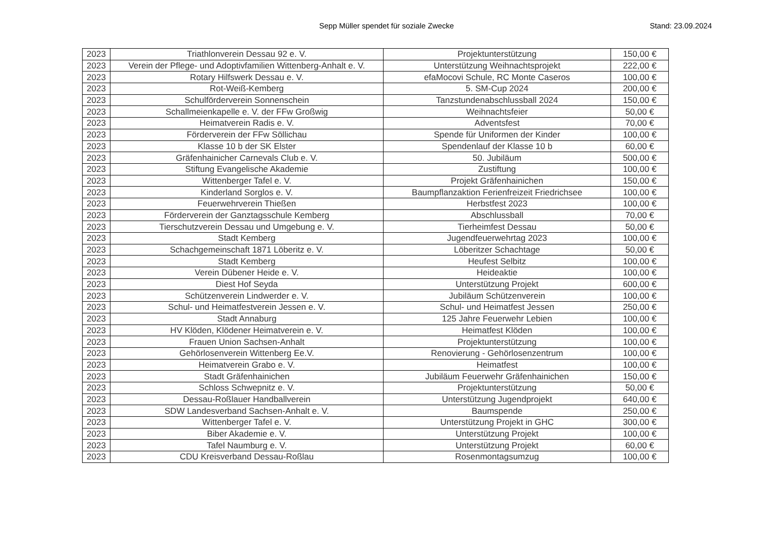Sepp Müller spendet für soziale Zwecke
Stand: 23.09.2024
| 2023 | Triathlonverein Dessau 92 e. V. | Projektunterstützung | 150,00 € |
| 2023 | Verein der Pflege- und Adoptivfamilien Wittenberg-Anhalt e. V. | Unterstützung Weihnachtsprojekt | 222,00 € |
| 2023 | Rotary Hilfswerk Dessau e. V. | efaMocovi Schule, RC Monte Caseros | 100,00 € |
| 2023 | Rot-Weiß-Kemberg | 5. SM-Cup 2024 | 200,00 € |
| 2023 | Schulförderverein Sonnenschein | Tanzstundenabschlussball 2024 | 150,00 € |
| 2023 | Schallmeienkapelle e. V. der FFw Großwig | Weihnachtsfeier | 50,00 € |
| 2023 | Heimatverein Radis e. V. | Adventsfest | 70,00 € |
| 2023 | Förderverein der FFw Söllichau | Spende für Uniformen der Kinder | 100,00 € |
| 2023 | Klasse 10 b der SK Elster | Spendenlauf der Klasse 10 b | 60,00 € |
| 2023 | Gräfenhainicher Carnevals Club e. V. | 50. Jubiläum | 500,00 € |
| 2023 | Stiftung Evangelische Akademie | Zustiftung | 100,00 € |
| 2023 | Wittenberger Tafel e. V. | Projekt Gräfenhainichen | 150,00 € |
| 2023 | Kinderland Sorglos e. V. | Baumpflanzaktion Ferienfreizeit Friedrichsee | 100,00 € |
| 2023 | Feuerwehrverein Thießen | Herbstfest 2023 | 100,00 € |
| 2023 | Förderverein der Ganztagsschule Kemberg | Abschlussball | 70,00 € |
| 2023 | Tierschutzverein Dessau und Umgebung e. V. | Tierheimfest Dessau | 50,00 € |
| 2023 | Stadt Kemberg | Jugendfeuerwehrtag 2023 | 100,00 € |
| 2023 | Schachgemeinschaft 1871 Löberitz e. V. | Löberitzer Schachtage | 50,00 € |
| 2023 | Stadt Kemberg | Heufest Selbitz | 100,00 € |
| 2023 | Verein Dübener Heide e. V. | Heideaktie | 100,00 € |
| 2023 | Diest Hof Seyda | Unterstützung Projekt | 600,00 € |
| 2023 | Schützenverein Lindwerder e. V. | Jubiläum Schützenverein | 100,00 € |
| 2023 | Schul- und Heimatfestverein Jessen e. V. | Schul- und Heimatfest Jessen | 250,00 € |
| 2023 | Stadt Annaburg | 125 Jahre Feuerwehr Lebien | 100,00 € |
| 2023 | HV Klöden, Klödener Heimatverein e. V. | Heimatfest Klöden | 100,00 € |
| 2023 | Frauen Union Sachsen-Anhalt | Projektunterstützung | 100,00 € |
| 2023 | Gehörlosenverein Wittenberg Ee.V. | Renovierung - Gehörlosenzentrum | 100,00 € |
| 2023 | Heimatverein Grabo e. V. | Heimatfest | 100,00 € |
| 2023 | Stadt Gräfenhainichen | Jubiläum Feuerwehr Gräfenhainichen | 150,00 € |
| 2023 | Schloss Schwepnitz e. V. | Projektunterstützung | 50,00 € |
| 2023 | Dessau-Roßlauer Handballverein | Unterstützung Jugendprojekt | 640,00 € |
| 2023 | SDW Landesverband Sachsen-Anhalt e. V. | Baumspende | 250,00 € |
| 2023 | Wittenberger Tafel e. V. | Unterstützung Projekt in GHC | 300,00 € |
| 2023 | Biber Akademie e. V. | Unterstützung Projekt | 100,00 € |
| 2023 | Tafel Naumburg e. V. | Unterstützung Projekt | 60,00 € |
| 2023 | CDU Kreisverband Dessau-Roßlau | Rosenmontagsumzug | 100,00 € |